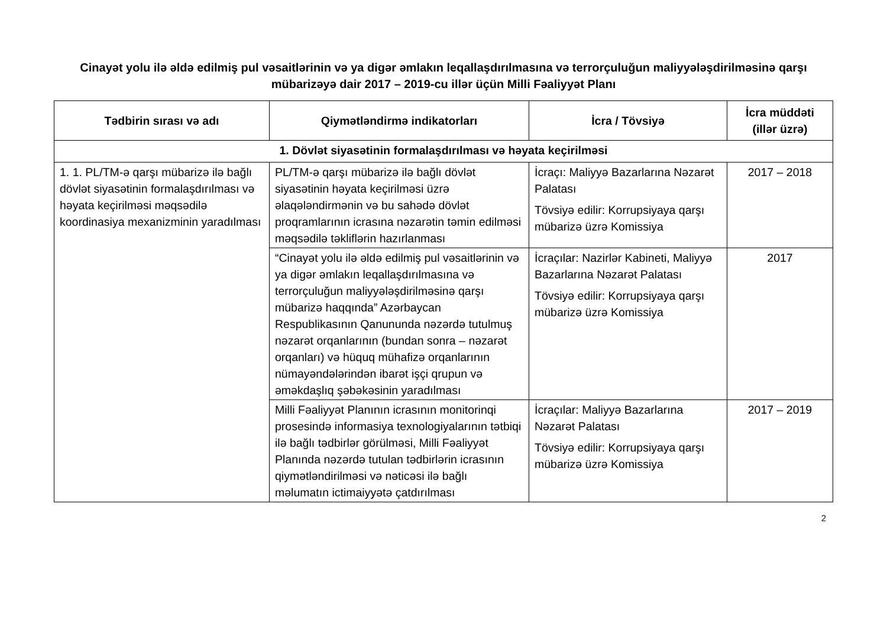Cinayət yolu ilə əldə edilmiş pul vəsaitlərinin və ya digər əmlakın leqallaşdırılmasına və terrorçuluğun maliyyələşdirilməsinə qarşı mübarizəyə dair 2017 – 2019-cu illər üçün Milli Fəaliyyət Planı
| Tədbirin sırası və adı | Qiymətləndirmə indikatorları | İcra / Tövsiyə | İcra müddəti (illər üzrə) |
| --- | --- | --- | --- |
| 1. Dövlət siyasətinin formalaşdırılması və həyata keçirilməsi | | | |
| 1. 1. PL/TM-ə qarşı mübarizə ilə bağlı dövlət siyasətinin formalaşdırılması və həyata keçirilməsi məqsədilə koordinasiya mexanizminin yaradılması | PL/TM-ə qarşı mübarizə ilə bağlı dövlət siyasətinin həyata keçirilməsi üzrə əlaqələndirmənin və bu sahədə dövlət proqramlarının icrasına nəzarətin təmin edilməsi məqsədilə təkliflərin hazırlanması | İcraçı: Maliyyə Bazarlarına Nəzarət Palatası Tövsiyə edilir: Korrupsiyaya qarşı mübarizə üzrə Komissiya | 2017 – 2018 |
| | “Cinayət yolu ilə əldə edilmiş pul vəsaitlərinin və ya digər əmlakın leqallaşdırılmasına və terrorçuluğun maliyyələşdirilməsinə qarşı mübarizə haqqında” Azərbaycan Respublikasının Qanununda nəzərdə tutulmuş nəzarət orqanlarının (bundan sonra – nəzarət orqanları) və hüquq mühafizə orqanlarının nümayəndələrindən ibarət işçi qrupun və əməkdaşlıq şəbəkəsinin yaradılması | İcraçılar: Nazirlər Kabineti, Maliyyə Bazarlarına Nəzarət Palatası Tövsiyə edilir: Korrupsiyaya qarşı mübarizə üzrə Komissiya | 2017 |
| | Milli Fəaliyyət Planının icrasının monitorinqi prosesində informasiya texnologiyalarının tətbiqi ilə bağlı tədbirlər görülməsi, Milli Fəaliyyət Planında nəzərdə tutulan tədbirlərin icrasının qiymətləndirilməsi və nəticəsi ilə bağlı məlumatın ictimaiyyətə çatdırılması | İcraçılar: Maliyyə Bazarlarına Nəzarət Palatası Tövsiyə edilir: Korrupsiyaya qarşı mübarizə üzrə Komissiya | 2017 – 2019 |
2